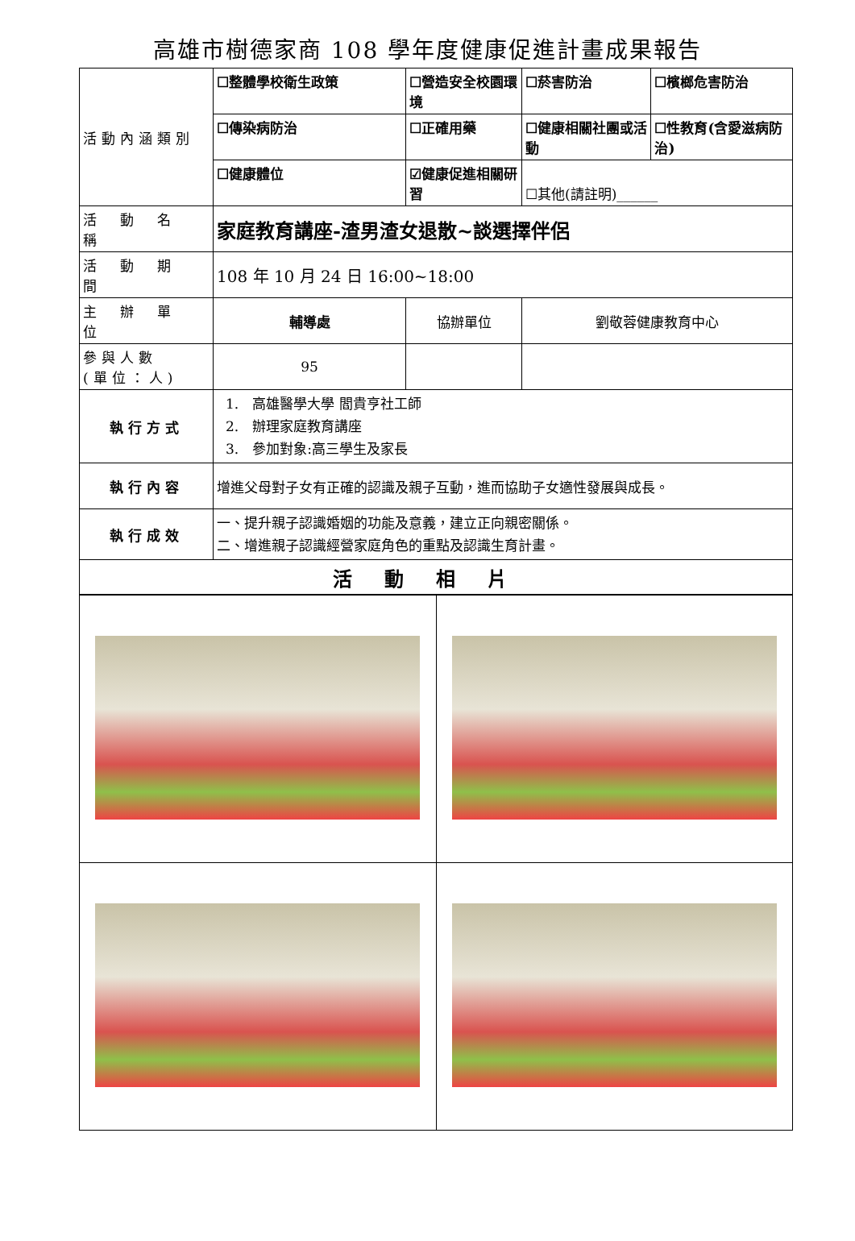高雄市樹德家商 108 學年度健康促進計畫成果報告
| 活動內涵類別 | ☐整體學校衛生政策 | ☐營造安全校園環境 | ☐菸害防治 | ☐檳榔危害防治 |
| | ☐傳染病防治 | ☐正確用藥 | ☐健康相關社團或活動 | ☐性教育(含愛滋病防治) |
| | ☐健康體位 | ☑健康促進相關研習 | ☐其他(請註明)______ | |
| 活 動 名 稱 | 家庭教育講座-渣男渣女退散~談選擇伴侶 | | | |
| 活 動 期 間 | 108 年 10 月 24 日 16:00~18:00 | | | |
| 主 辦 單 位 | 輔導處 | 協辦單位 | 劉敬蓉健康教育中心 | |
| 參與人數 (單位：人) | 95 | | | |
| 執行方式 | 1. 高雄醫學大學 閻貴亨社工師 2. 辦理家庭教育講座 3. 參加對象:高三學生及家長 | | | |
| 執行內容 | 增進父母對子女有正確的認識及親子互動，進而協助子女適性發展與成長。 | | | |
| 執行成效 | 一、提升親子認識婚姻的功能及意義，建立正向親密關係。 二、增進親子認識經營家庭角色的重點及認識生育計畫。 | | | |
| 活動相片 | | | | |